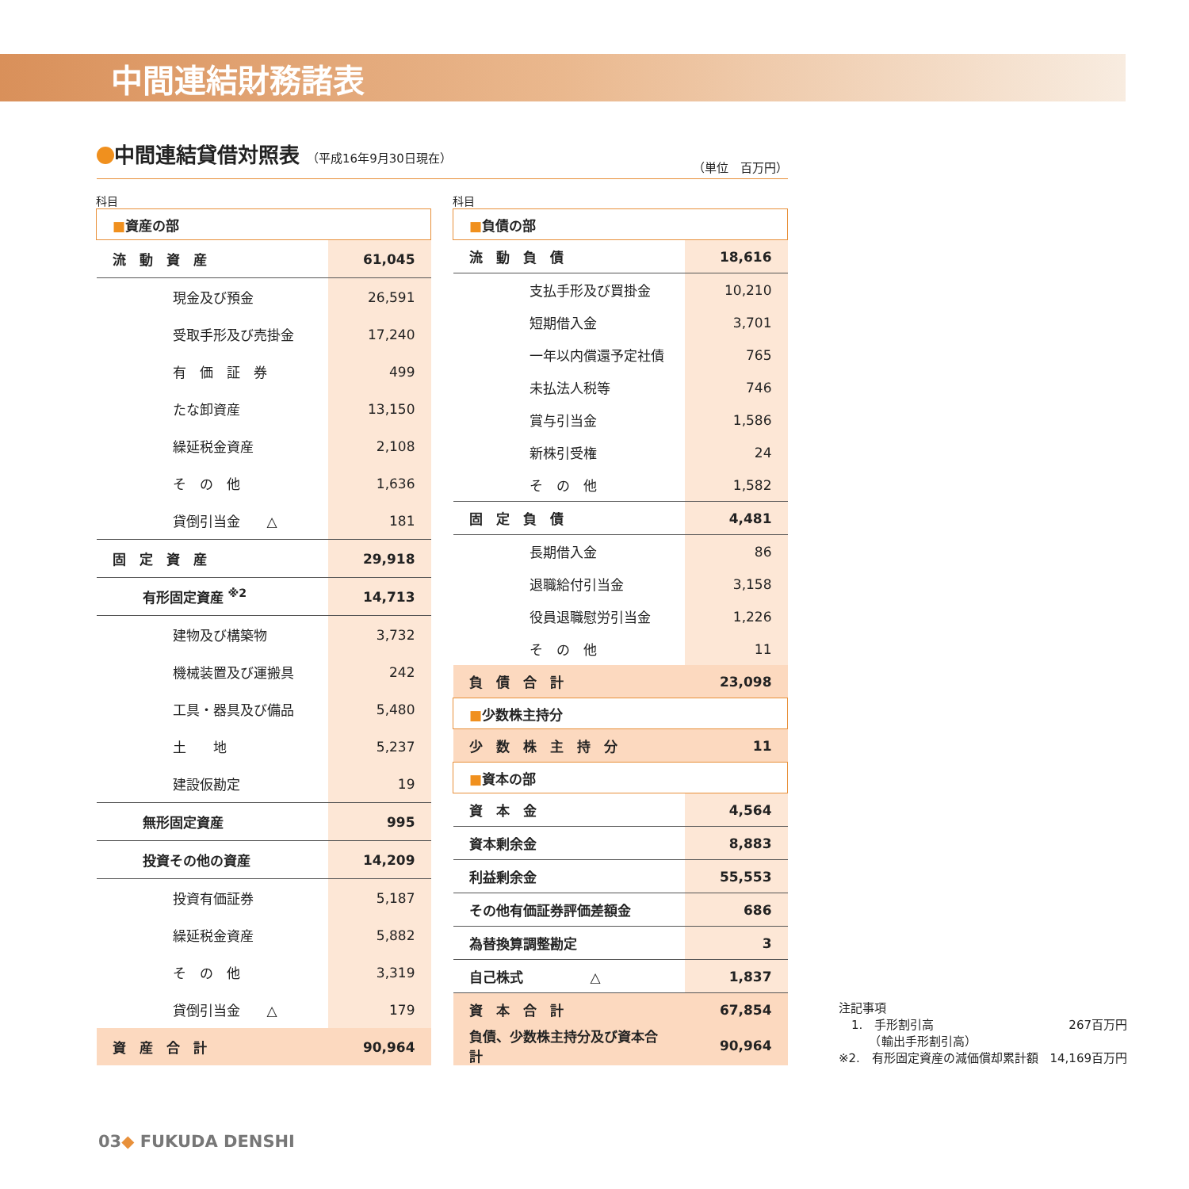中間連結財務諸表
中間連結貸借対照表 （平成16年9月30日現在）
（単位　百万円）
科目
| ■ 資産の部 | |
| 流 動 資 産 | 61,045 |
| 現金及び預金 | 26,591 |
| 受取手形及び売掛金 | 17,240 |
| 有 価 証 券 | 499 |
| たな卸資産 | 13,150 |
| 繰延税金資産 | 2,108 |
| そ の 他 | 1,636 |
| 貸倒引当金 △ | 181 |
| 固 定 資 産 | 29,918 |
| 有形固定資産 <sup>※2</sup> | 14,713 |
| 建物及び構築物 | 3,732 |
| 機械装置及び運搬具 | 242 |
| 工具・器具及び備品 | 5,480 |
| 土 地 | 5,237 |
| 建設仮勘定 | 19 |
| 無形固定資産 | 995 |
| 投資その他の資産 | 14,209 |
| 投資有価証券 | 5,187 |
| 繰延税金資産 | 5,882 |
| そ の 他 | 3,319 |
| 貸倒引当金 △ | 179 |
| 資 産 合 計 | 90,964 |
科目
| ■ 負債の部 | |
| 流 動 負 債 | 18,616 |
| 支払手形及び買掛金 | 10,210 |
| 短期借入金 | 3,701 |
| 一年以内償還予定社債 | 765 |
| 未払法人税等 | 746 |
| 賞与引当金 | 1,586 |
| 新株引受権 | 24 |
| そ の 他 | 1,582 |
| 固 定 負 債 | 4,481 |
| 長期借入金 | 86 |
| 退職給付引当金 | 3,158 |
| 役員退職慰労引当金 | 1,226 |
| そ の 他 | 11 |
| 負 債 合 計 | 23,098 |
| ■ 少数株主持分 | |
| 少 数 株 主 持 分 | 11 |
| ■ 資本の部 | |
| 資 本 金 | 4,564 |
| 資本剰余金 | 8,883 |
| 利益剰余金 | 55,553 |
| その他有価証券評価差額金 | 686 |
| 為替換算調整勘定 | 3 |
| 自己株式 △ | 1,837 |
| 資 本 合 計 | 67,854 |
| 負債、少数株主持分及び資本合計 | 90,964 |
注記事項
1.　手形割引高
　　（輸出手形割引高） 267百万円
※2.　有形固定資産の減価償却累計額 14,169百万円
03◆ FUKUDA DENSHI